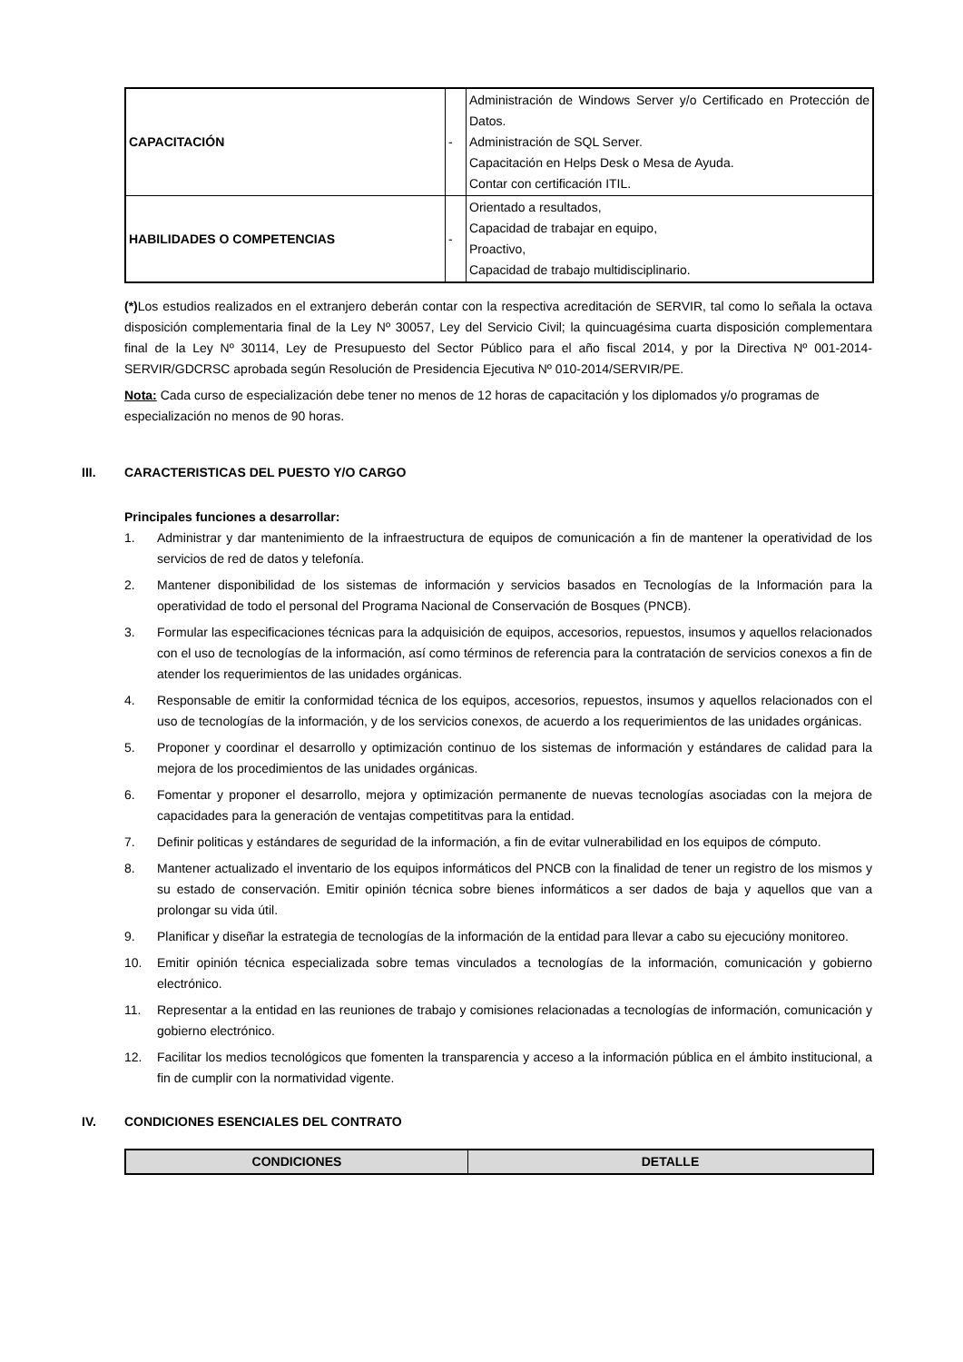| CAPACITACIÓN | - | Administración de Windows Server y/o Certificado en Protección de Datos. Administración de SQL Server. Capacitación en Helps Desk o Mesa de Ayuda. Contar con certificación ITIL. |
| HABILIDADES O COMPETENCIAS | - | Orientado a resultados, Capacidad de trabajar en equipo, Proactivo, Capacidad de trabajo multidisciplinario. |
(*) Los estudios realizados en el extranjero deberán contar con la respectiva acreditación de SERVIR, tal como lo señala la octava disposición complementaria final de la Ley Nº 30057, Ley del Servicio Civil; la quincuagésima cuarta disposición complementara final de la Ley Nº 30114, Ley de Presupuesto del Sector Público para el año fiscal 2014, y por la Directiva Nº 001-2014-SERVIR/GDCRSC aprobada según Resolución de Presidencia Ejecutiva Nº 010-2014/SERVIR/PE.
Nota: Cada curso de especialización debe tener no menos de 12 horas de capacitación y los diplomados y/o programas de especialización no menos de 90 horas.
III. CARACTERISTICAS DEL PUESTO Y/O CARGO
Principales funciones a desarrollar:
1. Administrar y dar mantenimiento de la infraestructura de equipos de comunicación a fin de mantener la operatividad de los servicios de red de datos y telefonía.
2. Mantener disponibilidad de los sistemas de información y servicios basados en Tecnologías de la Información para la operatividad de todo el personal del Programa Nacional de Conservación de Bosques (PNCB).
3. Formular las especificaciones técnicas para la adquisición de equipos, accesorios, repuestos, insumos y aquellos relacionados con el uso de tecnologías de la información, así como términos de referencia para la contratación de servicios conexos a fin de atender los requerimientos de las unidades orgánicas.
4. Responsable de emitir la conformidad técnica de los equipos, accesorios, repuestos, insumos y aquellos relacionados con el uso de tecnologías de la información, y de los servicios conexos, de acuerdo a los requerimientos de las unidades orgánicas.
5. Proponer y coordinar el desarrollo y optimización continuo de los sistemas de información y estándares de calidad para la mejora de los procedimientos de las unidades orgánicas.
6. Fomentar y proponer el desarrollo, mejora y optimización permanente de nuevas tecnologías asociadas con la mejora de capacidades para la generación de ventajas competititvas para la entidad.
7. Definir politicas y estándares de seguridad de la información, a fin de evitar vulnerabilidad en los equipos de cómputo.
8. Mantener actualizado el inventario de los equipos informáticos del PNCB con la finalidad de tener un registro de los mismos y su estado de conservación. Emitir opinión técnica sobre bienes informáticos a ser dados de baja y aquellos que van a prolongar su vida útil.
9. Planificar y diseñar la estrategia de tecnologías de la información de la entidad para llevar a cabo su ejecucióny monitoreo.
10. Emitir opinión técnica especializada sobre temas vinculados a tecnologías de la información, comunicación y gobierno electrónico.
11. Representar a la entidad en las reuniones de trabajo y comisiones relacionadas a tecnologías de información, comunicación y gobierno electrónico.
12. Facilitar los medios tecnológicos que fomenten la transparencia y acceso a la información pública en el ámbito institucional, a fin de cumplir con la normatividad vigente.
IV. CONDICIONES ESENCIALES DEL CONTRATO
| CONDICIONES | DETALLE |
| --- | --- |